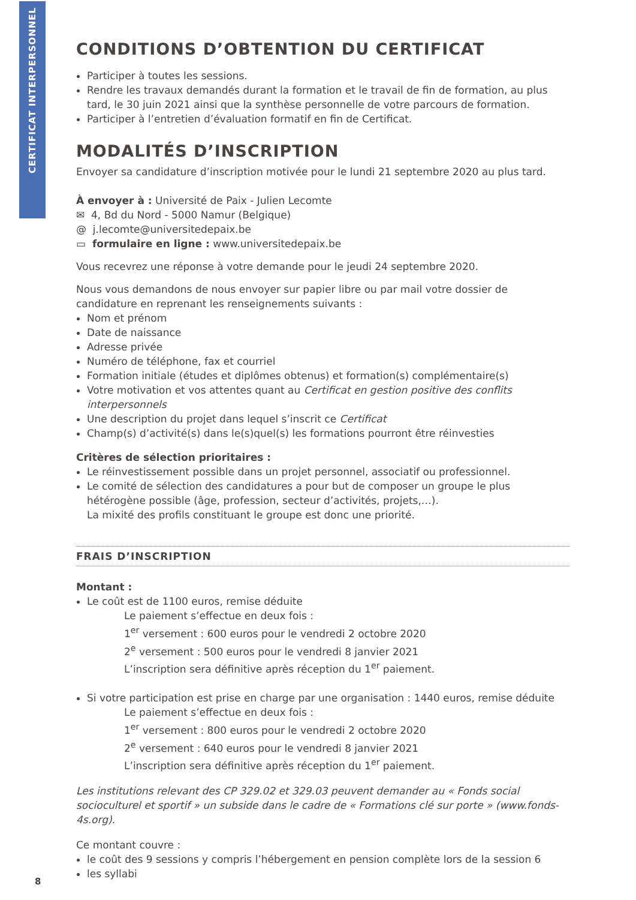CERTIFICAT INTERPERSONNEL
CONDITIONS D’OBTENTION DU CERTIFICAT
Participer à toutes les sessions.
Rendre les travaux demandés durant la formation et le travail de fin de formation, au plus tard, le 30 juin 2021 ainsi que la synthèse personnelle de votre parcours de formation.
Participer à l’entretien d’évaluation formatif en fin de Certificat.
MODALITÉS D’INSCRIPTION
Envoyer sa candidature d’inscription motivée pour le lundi 21 septembre 2020 au plus tard.
À envoyer à : Université de Paix - Julien Lecomte
✉ 4, Bd du Nord - 5000 Namur (Belgique)
@ j.lecomte@universitedepaix.be
▭ formulaire en ligne : www.universitedepaix.be
Vous recevrez une réponse à votre demande pour le jeudi 24 septembre 2020.
Nous vous demandons de nous envoyer sur papier libre ou par mail votre dossier de candidature en reprenant les renseignements suivants :
Nom et prénom
Date de naissance
Adresse privée
Numéro de téléphone, fax et courriel
Formation initiale (études et diplômes obtenus) et formation(s) complémentaire(s)
Votre motivation et vos attentes quant au Certificat en gestion positive des conflits interpersonnels
Une description du projet dans lequel s’inscrit ce Certificat
Champ(s) d’activité(s) dans le(s)quel(s) les formations pourront être réinvesties
Critères de sélection prioritaires :
Le réinvestissement possible dans un projet personnel, associatif ou professionnel.
Le comité de sélection des candidatures a pour but de composer un groupe le plus hétérogène possible (âge, profession, secteur d’activités, projets,…).
La mixité des profils constituant le groupe est donc une priorité.
FRAIS D’INSCRIPTION
Montant :
Le coût est de 1100 euros, remise déduite
Le paiement s’effectue en deux fois :
1<sup>er</sup> versement : 600 euros pour le vendredi 2 octobre 2020
2<sup>e</sup> versement : 500 euros pour le vendredi 8 janvier 2021
L’inscription sera définitive après réception du 1<sup>er</sup> paiement.
Si votre participation est prise en charge par une organisation : 1440 euros, remise déduite
Le paiement s’effectue en deux fois :
1<sup>er</sup> versement : 800 euros pour le vendredi 2 octobre 2020
2<sup>e</sup> versement : 640 euros pour le vendredi 8 janvier 2021
L’inscription sera définitive après réception du 1<sup>er</sup> paiement.
Les institutions relevant des CP 329.02 et 329.03 peuvent demander au « Fonds social socioculturel et sportif » un subside dans le cadre de « Formations clé sur porte » (www.fonds-4s.org).
Ce montant couvre :
le coût des 9 sessions y compris l’hébergement en pension complète lors de la session 6
les syllabi
8